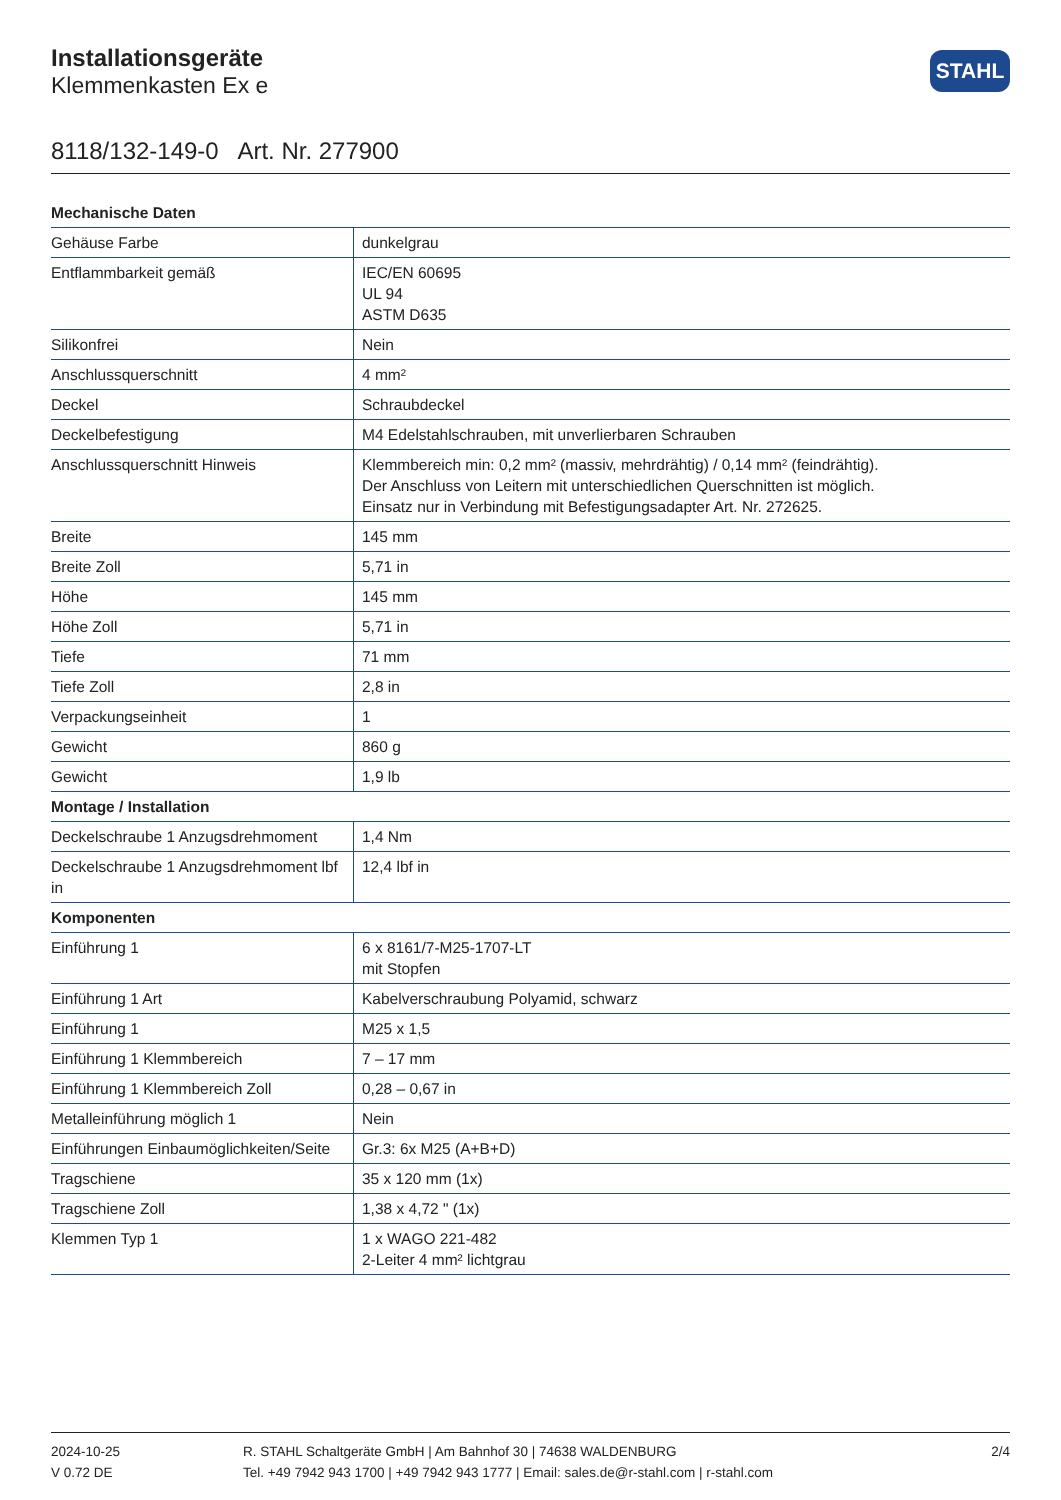Installationsgeräte
Klemmenkasten Ex e
STAHL
8118/132-149-0 Art. Nr. 277900
| Mechanische Daten | |
| --- | --- |
| Gehäuse Farbe | dunkelgrau |
| Entflammbarkeit gemäß | IEC/EN 60695 UL 94 ASTM D635 |
| Silikonfrei | Nein |
| Anschlussquerschnitt | 4 mm² |
| Deckel | Schraubdeckel |
| Deckelbefestigung | M4 Edelstahlschrauben, mit unverlierbaren Schrauben |
| Anschlussquerschnitt Hinweis | Klemmbereich min: 0,2 mm² (massiv, mehrdrähtig) / 0,14 mm² (feindrähtig). Der Anschluss von Leitern mit unterschiedlichen Querschnitten ist möglich. Einsatz nur in Verbindung mit Befestigungsadapter Art. Nr. 272625. |
| Breite | 145 mm |
| Breite Zoll | 5,71 in |
| Höhe | 145 mm |
| Höhe Zoll | 5,71 in |
| Tiefe | 71 mm |
| Tiefe Zoll | 2,8 in |
| Verpackungseinheit | 1 |
| Gewicht | 860 g |
| Gewicht | 1,9 lb |
| Montage / Installation | |
| Deckelschraube 1 Anzugsdrehmoment | 1,4 Nm |
| Deckelschraube 1 Anzugsdrehmoment lbf in | 12,4 lbf in |
| Komponenten | |
| Einführung 1 | 6 x 8161/7-M25-1707-LT mit Stopfen |
| Einführung 1 Art | Kabelverschraubung Polyamid, schwarz |
| Einführung 1 | M25 x 1,5 |
| Einführung 1 Klemmbereich | 7 – 17 mm |
| Einführung 1 Klemmbereich Zoll | 0,28 – 0,67 in |
| Metalleinführung möglich 1 | Nein |
| Einführungen Einbaumöglichkeiten/Seite | Gr.3: 6x M25 (A+B+D) |
| Tragschiene | 35 x 120 mm (1x) |
| Tragschiene Zoll | 1,38 x 4,72 " (1x) |
| Klemmen Typ 1 | 1 x WAGO 221-482 2-Leiter 4 mm² lichtgrau |
2024-10-25
V 0.72 DE
R. STAHL Schaltgeräte GmbH | Am Bahnhof 30 | 74638 WALDENBURG
Tel. +49 7942 943 1700 | +49 7942 943 1777 | Email: sales.de@r-stahl.com | r-stahl.com
2/4